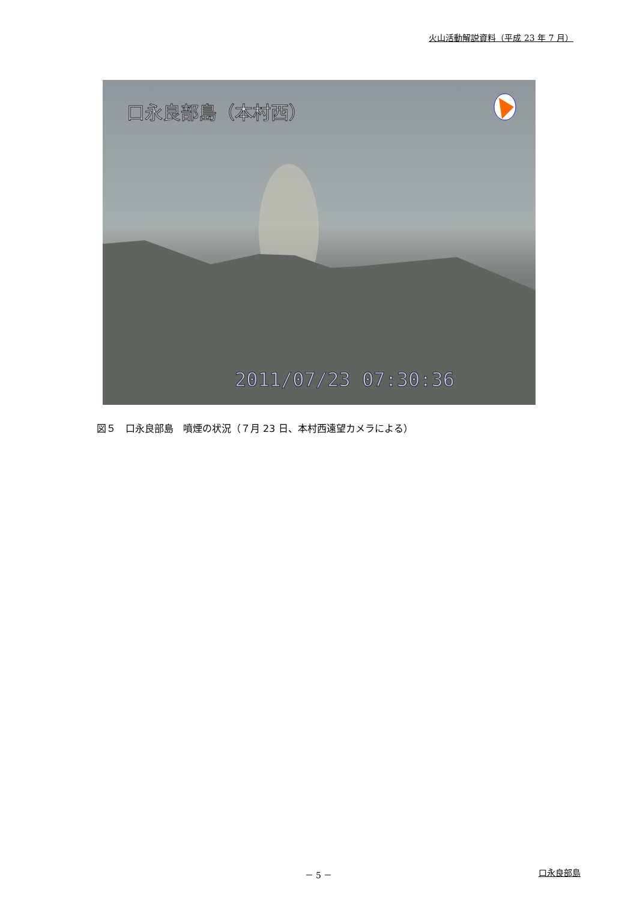火山活動解説資料（平成 23 年 7 月）
口永良部島（本村西）
2011/07/23 07:30:36
図５　口永良部島　噴煙の状況（７月 23 日、本村西遠望カメラによる）
－ 5 － 口永良部島